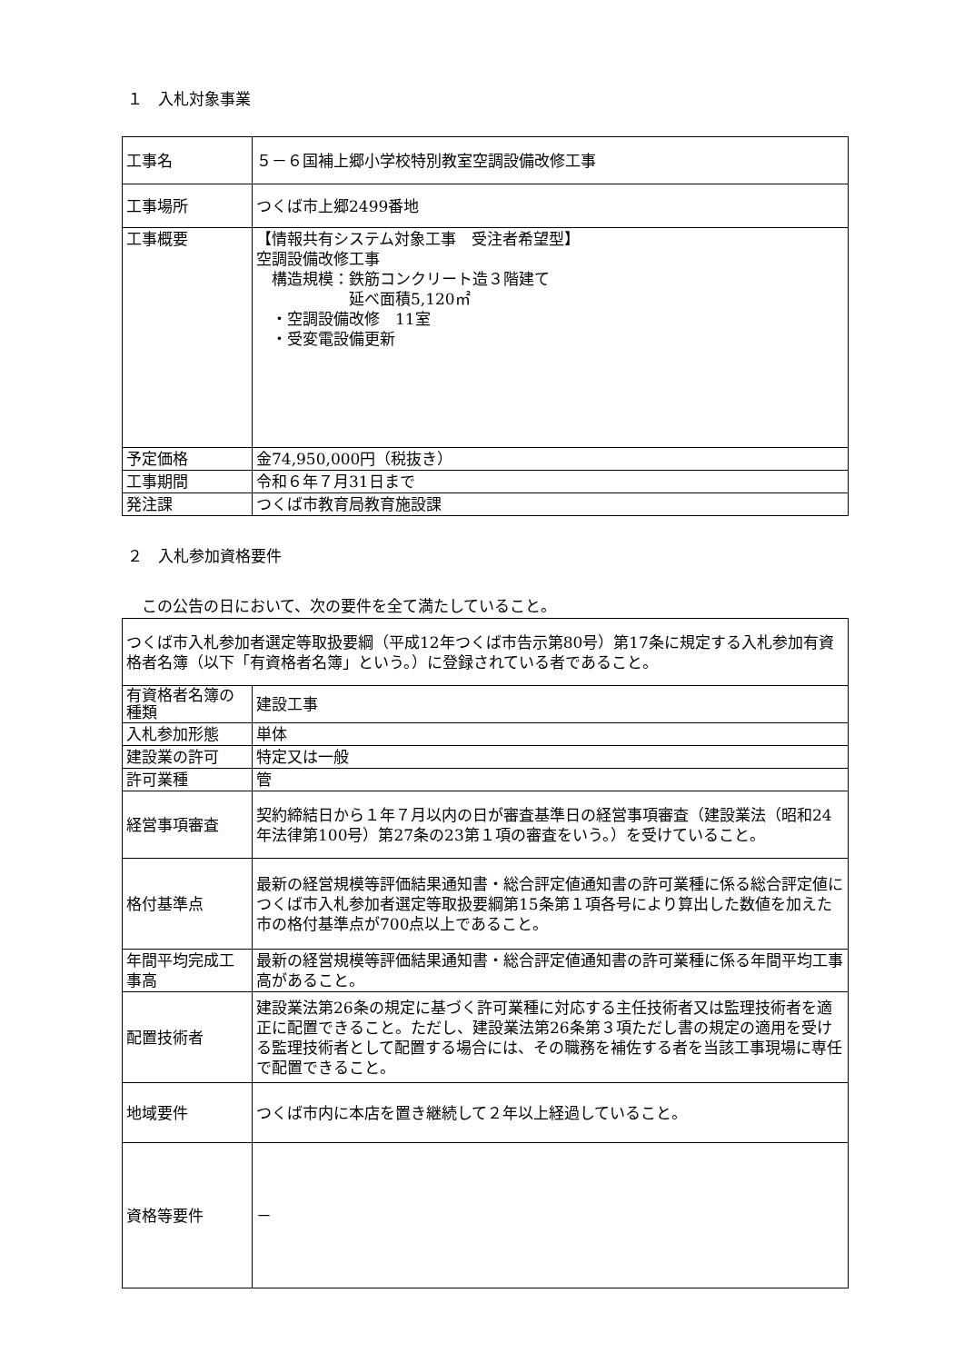１　入札対象事業
| 工事名 | ５－６国補上郷小学校特別教室空調設備改修工事 |
| 工事場所 | つくば市上郷2499番地 |
| 工事概要 | 【情報共有システム対象工事 受注者希望型】 空調設備改修工事 構造規模：鉄筋コンクリート造３階建て 延べ面積5,120㎡ ・空調設備改修 11室 ・受変電設備更新 |
| 予定価格 | 金74,950,000円（税抜き） |
| 工事期間 | 令和６年７月31日まで |
| 発注課 | つくば市教育局教育施設課 |
２　入札参加資格要件
この公告の日において、次の要件を全て満たしていること。
| つくば市入札参加者選定等取扱要綱（平成12年つくば市告示第80号）第17条に規定する入札参加有資格者名簿（以下「有資格者名簿」という。）に登録されている者であること。 | |
| 有資格者名簿の種類 | 建設工事 |
| 入札参加形態 | 単体 |
| 建設業の許可 | 特定又は一般 |
| 許可業種 | 管 |
| 経営事項審査 | 契約締結日から１年７月以内の日が審査基準日の経営事項審査（建設業法（昭和24年法律第100号）第27条の23第１項の審査をいう。）を受けていること。 |
| 格付基準点 | 最新の経営規模等評価結果通知書・総合評定値通知書の許可業種に係る総合評定値につくば市入札参加者選定等取扱要綱第15条第１項各号により算出した数値を加えた市の格付基準点が700点以上であること。 |
| 年間平均完成工事高 | 最新の経営規模等評価結果通知書・総合評定値通知書の許可業種に係る年間平均工事高があること。 |
| 配置技術者 | 建設業法第26条の規定に基づく許可業種に対応する主任技術者又は監理技術者を適正に配置できること。ただし、建設業法第26条第３項ただし書の規定の適用を受ける監理技術者として配置する場合には、その職務を補佐する者を当該工事現場に専任で配置できること。 |
| 地域要件 | つくば市内に本店を置き継続して２年以上経過していること。 |
| 資格等要件 | － |